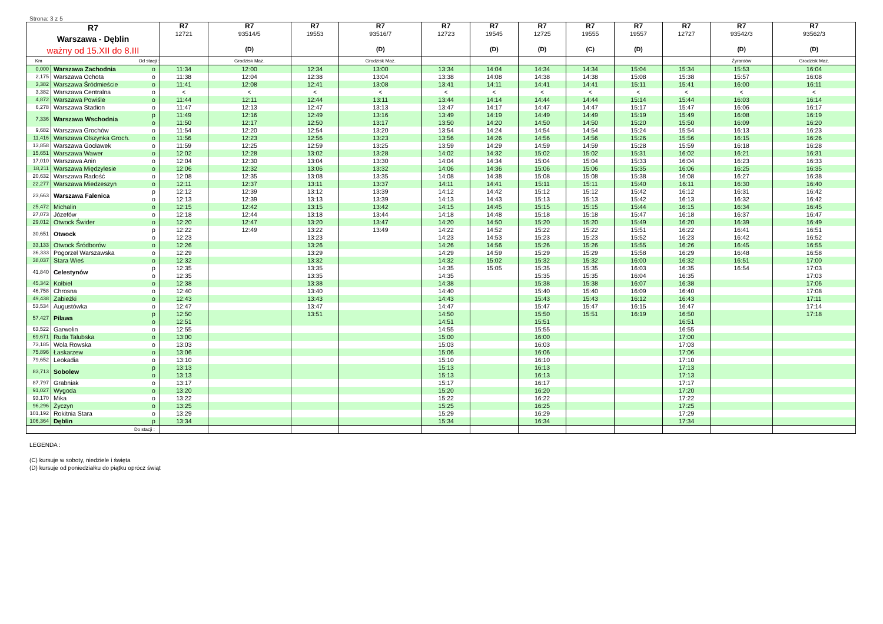Strona: 3 z 5
| R7 Warszawa - Dęblin ważny od 15.XII do 8.III | | | R7 12721 | R7 93514/5 (D) | R7 19553 | R7 93516/7 (D) | R7 12723 | R7 19545 (D) | R7 12725 (D) | R7 19555 (C) | R7 19557 (D) | R7 12727 | R7 93542/3 (D) | R7 93562/3 (D) |
| --- | --- | --- | --- | --- | --- | --- | --- | --- | --- | --- | --- | --- | --- | --- |
| Km | Od stacji : | | | Grodzisk Maz. | | Grodzisk Maz. | | | | | | | Żyrardów | Grodzisk Maz. |
| 0,000 | Warszawa Zachodnia | o | 11:34 | 12:00 | 12:34 | 13:00 | 13:34 | 14:04 | 14:34 | 14:34 | 15:04 | 15:34 | 15:53 | 16:04 |
| 2,175 | Warszawa Ochota | o | 11:38 | 12:04 | 12:38 | 13:04 | 13:38 | 14:08 | 14:38 | 14:38 | 15:08 | 15:38 | 15:57 | 16:08 |
| 3,382 | Warszawa Śródmieście | o | 11:41 | 12:08 | 12:41 | 13:08 | 13:41 | 14:11 | 14:41 | 14:41 | 15:11 | 15:41 | 16:00 | 16:11 |
| 3,382 | Warszawa Centralna | o | < | < | < | < | < | < | < | < | < | < | < | < |
| 4,872 | Warszawa Powiśle | o | 11:44 | 12:11 | 12:44 | 13:11 | 13:44 | 14:14 | 14:44 | 14:44 | 15:14 | 15:44 | 16:03 | 16:14 |
| 6,278 | Warszawa Stadion | o | 11:47 | 12:13 | 12:47 | 13:13 | 13:47 | 14:17 | 14:47 | 14:47 | 15:17 | 15:47 | 16:06 | 16:17 |
| 7,336 | Warszawa Wschodnia | p | 11:49 | 12:16 | 12:49 | 13:16 | 13:49 | 14:19 | 14:49 | 14:49 | 15:19 | 15:49 | 16:08 | 16:19 |
| | | o | 11:50 | 12:17 | 12:50 | 13:17 | 13:50 | 14:20 | 14:50 | 14:50 | 15:20 | 15:50 | 16:09 | 16:20 |
| 9,682 | Warszawa Grochów | o | 11:54 | 12:20 | 12:54 | 13:20 | 13:54 | 14:24 | 14:54 | 14:54 | 15:24 | 15:54 | 16:13 | 16:23 |
| 11,416 | Warszawa Olszynka Groch. | o | 11:56 | 12:23 | 12:56 | 13:23 | 13:56 | 14:26 | 14:56 | 14:56 | 15:26 | 15:56 | 16:15 | 16:26 |
| 13,858 | Warszawa Gocławek | o | 11:59 | 12:25 | 12:59 | 13:25 | 13:59 | 14:29 | 14:59 | 14:59 | 15:28 | 15:59 | 16:18 | 16:28 |
| 15,651 | Warszawa Wawer | o | 12:02 | 12:28 | 13:02 | 13:28 | 14:02 | 14:32 | 15:02 | 15:02 | 15:31 | 16:02 | 16:21 | 16:31 |
| 17,010 | Warszawa Anin | o | 12:04 | 12:30 | 13:04 | 13:30 | 14:04 | 14:34 | 15:04 | 15:04 | 15:33 | 16:04 | 16:23 | 16:33 |
| 18,211 | Warszawa Międzylesie | o | 12:06 | 12:32 | 13:06 | 13:32 | 14:06 | 14:36 | 15:06 | 15:06 | 15:35 | 16:06 | 16:25 | 16:35 |
| 20,632 | Warszawa Radość | o | 12:08 | 12:35 | 13:08 | 13:35 | 14:08 | 14:38 | 15:08 | 15:08 | 15:38 | 16:08 | 16:27 | 16:38 |
| 22,277 | Warszawa Miedzeszyn | o | 12:11 | 12:37 | 13:11 | 13:37 | 14:11 | 14:41 | 15:11 | 15:11 | 15:40 | 16:11 | 16:30 | 16:40 |
| 23,663 | Warszawa Falenica | p | 12:12 | 12:39 | 13:12 | 13:39 | 14:12 | 14:42 | 15:12 | 15:12 | 15:42 | 16:12 | 16:31 | 16:42 |
| | | o | 12:13 | 12:39 | 13:13 | 13:39 | 14:13 | 14:43 | 15:13 | 15:13 | 15:42 | 16:13 | 16:32 | 16:42 |
| 25,472 | Michalin | o | 12:15 | 12:42 | 13:15 | 13:42 | 14:15 | 14:45 | 15:15 | 15:15 | 15:44 | 16:15 | 16:34 | 16:45 |
| 27,073 | Józefów | o | 12:18 | 12:44 | 13:18 | 13:44 | 14:18 | 14:48 | 15:18 | 15:18 | 15:47 | 16:18 | 16:37 | 16:47 |
| 29,012 | Otwock Świder | o | 12:20 | 12:47 | 13:20 | 13:47 | 14:20 | 14:50 | 15:20 | 15:20 | 15:49 | 16:20 | 16:39 | 16:49 |
| 30,651 | Otwock | p | 12:22 | 12:49 | 13:22 | 13:49 | 14:22 | 14:52 | 15:22 | 15:22 | 15:51 | 16:22 | 16:41 | 16:51 |
| | | o | 12:23 | | 13:23 | | 14:23 | 14:53 | 15:23 | 15:23 | 15:52 | 16:23 | 16:42 | 16:52 |
| 33,133 | Otwock Śródborów | o | 12:26 | | 13:26 | | 14:26 | 14:56 | 15:26 | 15:26 | 15:55 | 16:26 | 16:45 | 16:55 |
| 36,333 | Pogorzel Warszawska | o | 12:29 | | 13:29 | | 14:29 | 14:59 | 15:29 | 15:29 | 15:58 | 16:29 | 16:48 | 16:58 |
| 38,037 | Stara Wieś | o | 12:32 | | 13:32 | | 14:32 | 15:02 | 15:32 | 15:32 | 16:00 | 16:32 | 16:51 | 17:00 |
| 41,840 | Celestynów | p | 12:35 | | 13:35 | | 14:35 | 15:05 | 15:35 | 15:35 | 16:03 | 16:35 | 16:54 | 17:03 |
| | | o | 12:35 | | 13:35 | | 14:35 | | 15:35 | 15:35 | 16:04 | 16:35 | | 17:03 |
| 45,342 | Kołbiel | o | 12:38 | | 13:38 | | 14:38 | | 15:38 | 15:38 | 16:07 | 16:38 | | 17:06 |
| 46,758 | Chrosna | o | 12:40 | | 13:40 | | 14:40 | | 15:40 | 15:40 | 16:09 | 16:40 | | 17:08 |
| 49,438 | Zabieżki | o | 12:43 | | 13:43 | | 14:43 | | 15:43 | 15:43 | 16:12 | 16:43 | | 17:11 |
| 53,534 | Augustówka | o | 12:47 | | 13:47 | | 14:47 | | 15:47 | 15:47 | 16:15 | 16:47 | | 17:14 |
| 57,427 | Pilawa | p | 12:50 | | 13:51 | | 14:50 | | 15:50 | 15:51 | 16:19 | 16:50 | | 17:18 |
| | | o | 12:51 | | | | 14:51 | | 15:51 | | | 16:51 | | |
| 63,522 | Garwolin | o | 12:55 | | | | 14:55 | | 15:55 | | | 16:55 | | |
| 69,671 | Ruda Talubska | o | 13:00 | | | | 15:00 | | 16:00 | | | 17:00 | | |
| 73,185 | Wola Rowska | o | 13:03 | | | | 15:03 | | 16:03 | | | 17:03 | | |
| 75,896 | Łaskarzew | o | 13:06 | | | | 15:06 | | 16:06 | | | 17:06 | | |
| 79,652 | Leokadia | o | 13:10 | | | | 15:10 | | 16:10 | | | 17:10 | | |
| 83,713 | Sobolew | p | 13:13 | | | | 15:13 | | 16:13 | | | 17:13 | | |
| | | o | 13:13 | | | | 15:13 | | 16:13 | | | 17:13 | | |
| 87,797 | Grabniak | o | 13:17 | | | | 15:17 | | 16:17 | | | 17:17 | | |
| 91,027 | Wygoda | o | 13:20 | | | | 15:20 | | 16:20 | | | 17:20 | | |
| 93,170 | Mika | o | 13:22 | | | | 15:22 | | 16:22 | | | 17:22 | | |
| 96,296 | Życzyn | o | 13:25 | | | | 15:25 | | 16:25 | | | 17:25 | | |
| 101,192 | Rokitnia Stara | o | 13:29 | | | | 15:29 | | 16:29 | | | 17:29 | | |
| 106,364 | Dęblin | p | 13:34 | | | | 15:34 | | 16:34 | | | 17:34 | | |
| | Do stacji : | | | | | | | | | | | | | |
LEGENDA :
(C) kursuje w soboty, niedziele i święta
(D) kursuje od poniedziałku do piątku oprócz świąt